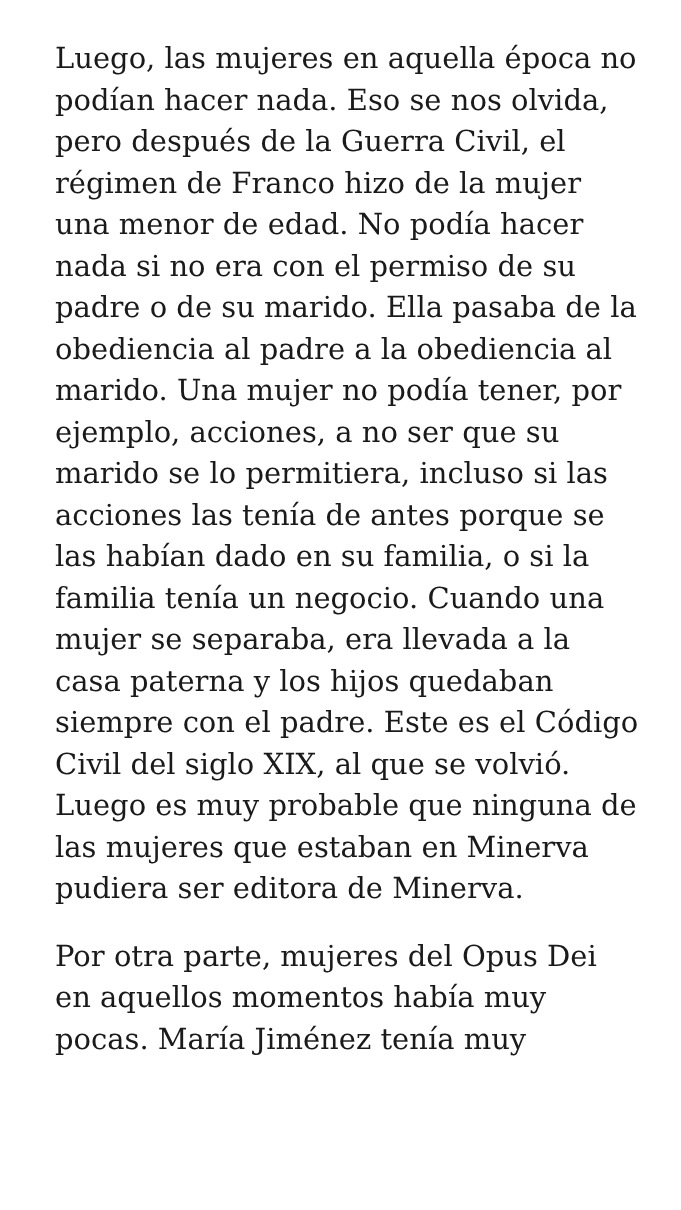Luego, las mujeres en aquella época no podían hacer nada. Eso se nos olvida, pero después de la Guerra Civil, el régimen de Franco hizo de la mujer una menor de edad. No podía hacer nada si no era con el permiso de su padre o de su marido. Ella pasaba de la obediencia al padre a la obediencia al marido. Una mujer no podía tener, por ejemplo, acciones, a no ser que su marido se lo permitiera, incluso si las acciones las tenía de antes porque se las habían dado en su familia, o si la familia tenía un negocio. Cuando una mujer se separaba, era llevada a la casa paterna y los hijos quedaban siempre con el padre. Este es el Código Civil del siglo XIX, al que se volvió. Luego es muy probable que ninguna de las mujeres que estaban en Minerva pudiera ser editora de Minerva.
Por otra parte, mujeres del Opus Dei en aquellos momentos había muy pocas. María Jiménez tenía muy